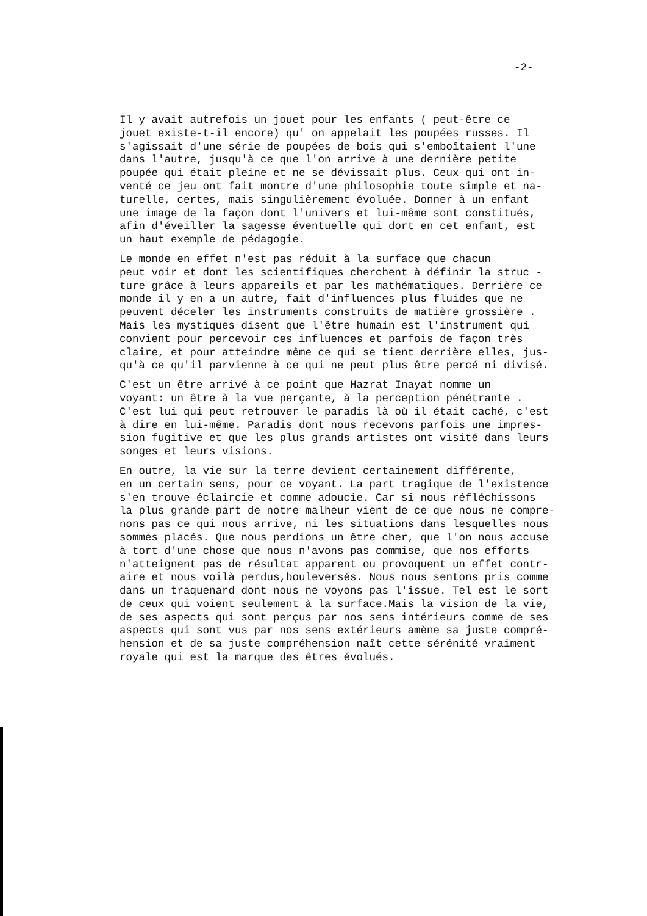-2-
Il y avait autrefois un jouet pour les enfants ( peut-être ce jouet existe-t-il encore) qu' on appelait les poupées russes. Il s'agissait d'une série de poupées de bois qui s'emboîtaient l'une dans l'autre, jusqu'à ce que l'on arrive à une dernière petite poupée qui était pleine et ne se dévissait plus. Ceux qui ont in- venté ce jeu ont fait montre d'une philosophie toute simple et na- turelle, certes, mais singulièrement évoluée. Donner à un enfant une image de la façon dont l'univers et lui-même sont constitués, afin d'éveiller la sagesse éventuelle qui dort en cet enfant, est un haut exemple de pédagogie.
Le monde en effet n'est pas réduit à la surface que chacun peut voir et dont les scientifiques cherchent à définir la struc - ture grâce à leurs appareils et par les mathématiques. Derrière ce monde il y en a un autre, fait d'influences plus fluides que ne peuvent déceler les instruments construits de matière grossière . Mais les mystiques disent que l'être humain est l'instrument qui convient pour percevoir ces influences et parfois de façon très claire, et pour atteindre même ce qui se tient derrière elles, jus- qu'à ce qu'il parvienne à ce qui ne peut plus être percé ni divisé.
C'est un être arrivé à ce point que Hazrat Inayat nomme un voyant: un être à la vue perçante, à la perception pénétrante . C'est lui qui peut retrouver le paradis là où il était caché, c'est à dire en lui-même. Paradis dont nous recevons parfois une impres- sion fugitive et que les plus grands artistes ont visité dans leurs songes et leurs visions.
En outre, la vie sur la terre devient certainement différente, en un certain sens, pour ce voyant. La part tragique de l'existence s'en trouve éclaircie et comme adoucie. Car si nous réfléchissons la plus grande part de notre malheur vient de ce que nous ne compre- nons pas ce qui nous arrive, ni les situations dans lesquelles nous sommes placés. Que nous perdions un être cher, que l'on nous accuse à tort d'une chose que nous n'avons pas commise, que nos efforts n'atteignent pas de résultat apparent ou provoquent un effet contr- aire et nous voilà perdus,bouleversés. Nous nous sentons pris comme dans un traquenard dont nous ne voyons pas l'issue. Tel est le sort de ceux qui voient seulement à la surface.Mais la vision de la vie, de ses aspects qui sont perçus par nos sens intérieurs comme de ses aspects qui sont vus par nos sens extérieurs amène sa juste compré- hension et de sa juste compréhension naît cette sérénité vraiment royale qui est la marque des êtres évolués.